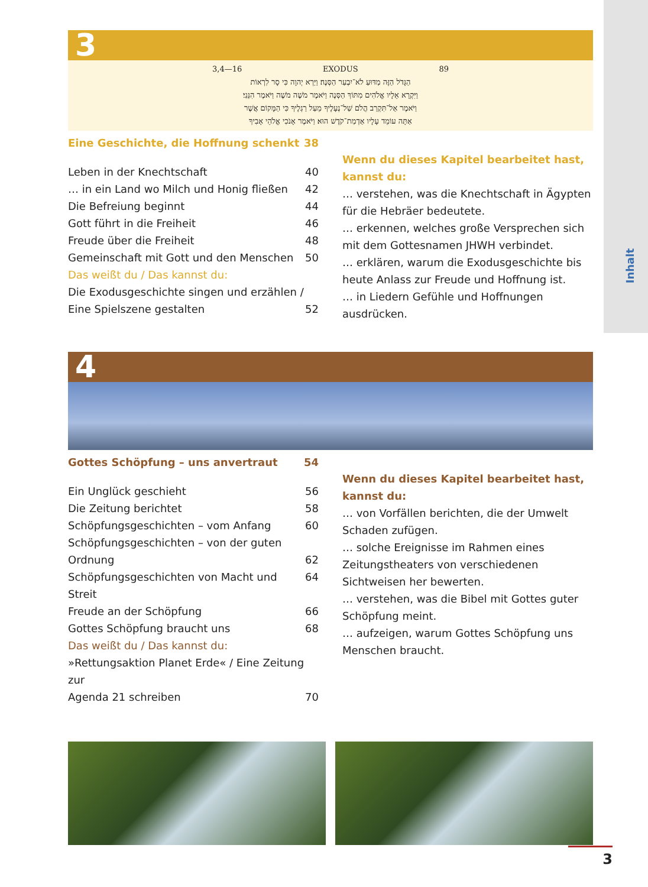Inhalt
3
3,4—16 EXODUS 89
הַגָּדֹל הַזֶּה מַדּוּעַ לֹא־יִבְעַר הַסְּנֶה׃ וַיַּרְא יְהוָה כִּי סָר לִרְאוֹת
וַיִּקְרָא אֵלָיו אֱלֹהִים מִתּוֹךְ הַסְּנֶה וַיֹּאמֶר מֹשֶׁה מֹשֶׁה וַיֹּאמֶר הִנֵּנִי׃
וַיֹּאמֶר אַל־תִּקְרַב הֲלֹם שַׁל־נְעָלֶיךָ מֵעַל רַגְלֶיךָ כִּי הַמָּקוֹם אֲשֶׁר
אַתָּה עוֹמֵד עָלָיו אַדְמַת־קֹדֶשׁ הוּא׃ וַיֹּאמֶר אָנֹכִי אֱלֹהֵי אָבִיךָ
Eine Geschichte, die Hoffnung schenkt 38
Leben in der Knechtschaft 40
… in ein Land wo Milch und Honig fließen 42
Die Befreiung beginnt 44
Gott führt in die Freiheit 46
Freude über die Freiheit 48
Gemeinschaft mit Gott und den Menschen 50
Das weißt du / Das kannst du:
Die Exodusgeschichte singen und erzählen /
Eine Spielszene gestalten 52
Wenn du dieses Kapitel bearbeitet hast,
kannst du:
… verstehen, was die Knechtschaft in Ägypten für die Hebräer bedeutete.
… erkennen, welches große Versprechen sich mit dem Gottesnamen JHWH verbindet.
… erklären, warum die Exodusgeschichte bis heute Anlass zur Freude und Hoffnung ist.
… in Liedern Gefühle und Hoffnungen ausdrücken.
4
Gottes Schöpfung – uns anvertraut 54
Ein Unglück geschieht 56
Die Zeitung berichtet 58
Schöpfungsgeschichten – vom Anfang 60
Schöpfungsgeschichten – von der guten
Ordnung 62
Schöpfungsgeschichten von Macht und Streit 64
Freude an der Schöpfung 66
Gottes Schöpfung braucht uns 68
Das weißt du / Das kannst du:
»Rettungsaktion Planet Erde« / Eine Zeitung zur
Agenda 21 schreiben 70
Wenn du dieses Kapitel bearbeitet hast,
kannst du:
… von Vorfällen berichten, die der Umwelt Schaden zufügen.
… solche Ereignisse im Rahmen eines Zeitungstheaters von verschiedenen Sichtweisen her bewerten.
… verstehen, was die Bibel mit Gottes guter Schöpfung meint.
… aufzeigen, warum Gottes Schöpfung uns Menschen braucht.
3